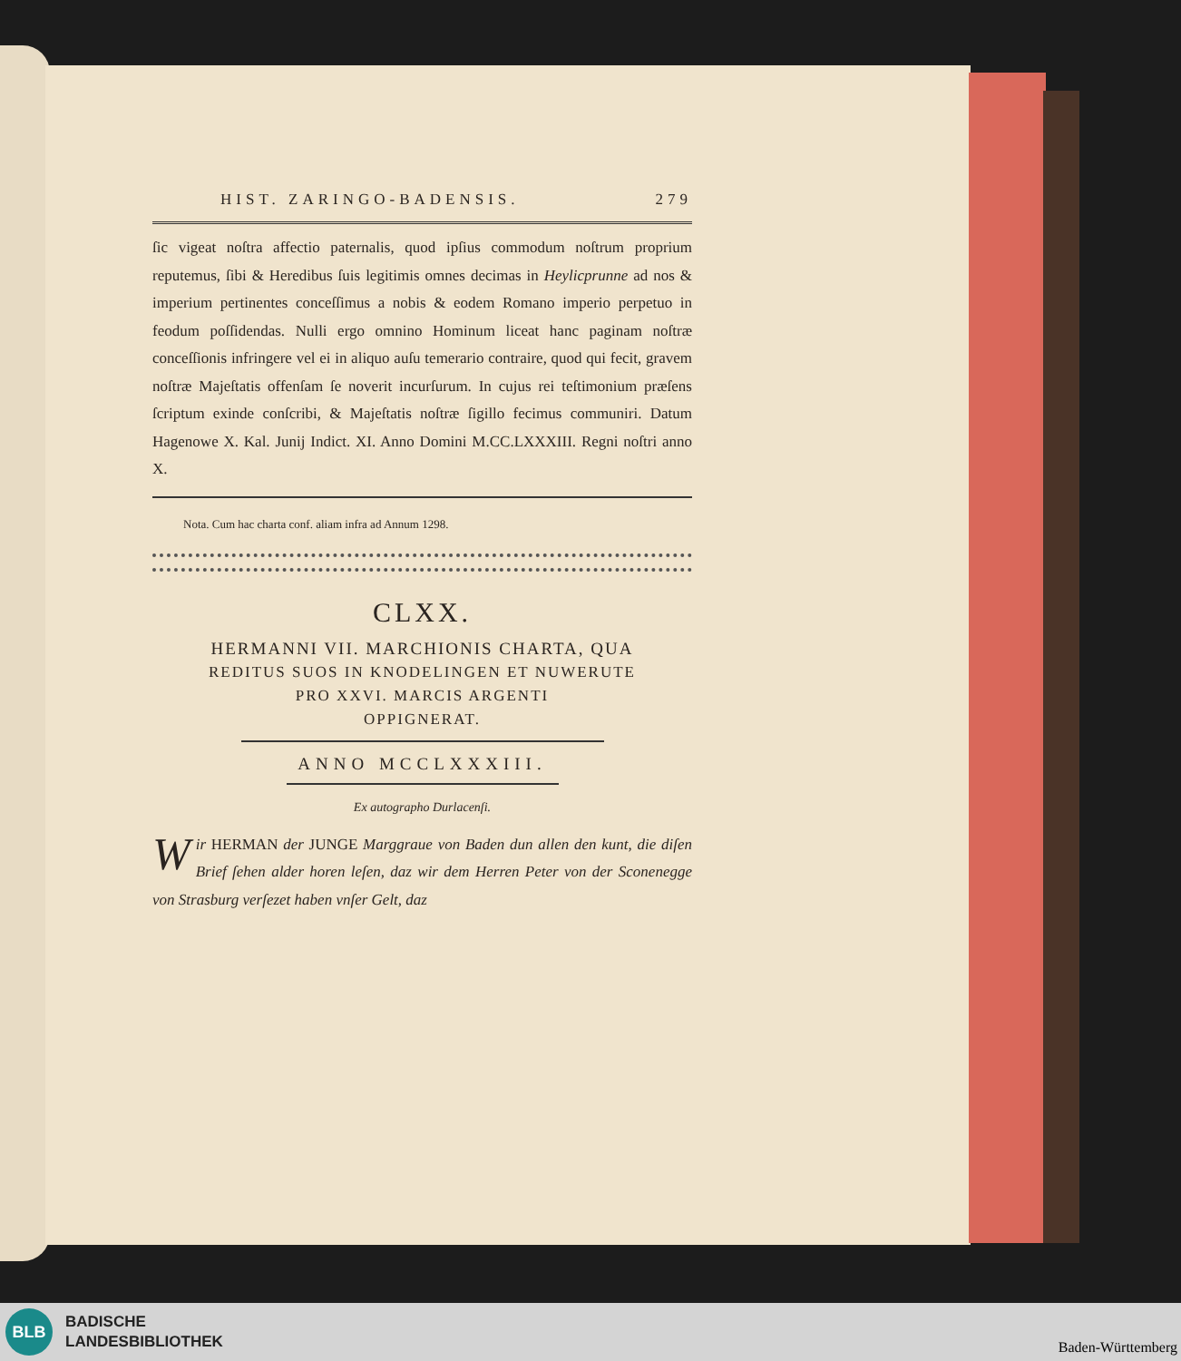HIST. ZARINGO-BADENSIS. 279
ſic vigeat noſtra affectio paternalis, quod ipſius commodum noſtrum proprium reputemus, ſibi & Heredibus ſuis legitimis omnes decimas in Heylicprunne ad nos & imperium pertinentes conceſſimus a nobis & eodem Romano imperio perpetuo in feodum poſſidendas. Nulli ergo omnino Hominum liceat hanc paginam noſtræ conceſſionis infringere vel ei in aliquo auſu temerario contraire, quod qui fecit, gravem noſtræ Majeſtatis offenſam ſe noverit incurſurum. In cujus rei teſtimonium præſens ſcriptum exinde conſcribi, & Majeſtatis noſtræ ſigillo fecimus communiri. Datum Hagenowe X. Kal. Junij Indict. XI. Anno Domini M.CC.LXXXIII. Regni noſtri anno X.
Nota. Cum hac charta conf. aliam infra ad Annum 1298.
CLXX.
HERMANNI VII. MARCHIONIS CHARTA, QUA
REDITUS SUOS IN KNODELINGEN ET NUWERUTE
PRO XXVI. MARCIS ARGENTI
OPPIGNERAT.
ANNO MCCLXXXIII.
Ex autographo Durlacenſi.
Wir HERMAN der JUNGE Marggraue von Baden dun allen den kunt, die diſen Brief ſehen alder horen leſen, daz wir dem Herren Peter von der Sconenegge von Strasburg verſezet haben vnſer Gelt, daz
BLB
BADISCHE
LANDESBIBLIOTHEK
Baden-Württemberg